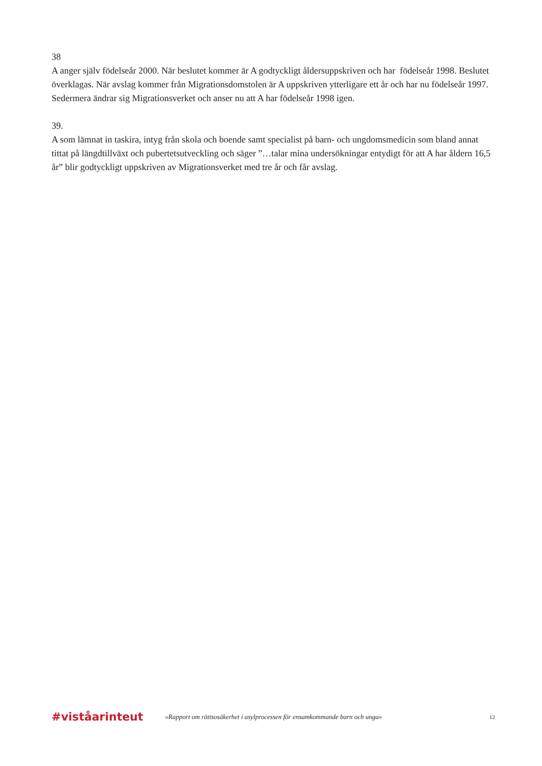38
A anger själv födelseår 2000. När beslutet kommer är A godtyckligt åldersuppskriven och har födelseår 1998. Beslutet överklagas. När avslag kommer från Migrationsdomstolen är A uppskriven ytterligare ett år och har nu födelseår 1997. Sedermera ändrar sig Migrationsverket och anser nu att A har födelseår 1998 igen.
39.
A som lämnat in taskira, intyg från skola och boende samt specialist på barn- och ungdomsmedicin som bland annat tittat på längdtillväxt och pubertetsutveckling och säger ”…talar mina undersökningar entydigt för att A har åldern 16,5 år” blir godtyckligt uppskriven av Migrationsverket med tre år och får avslag.
#viståarinteut
»Rapport om rättsosäkerhet i asylprocessen för ensamkommande barn och unga«
12